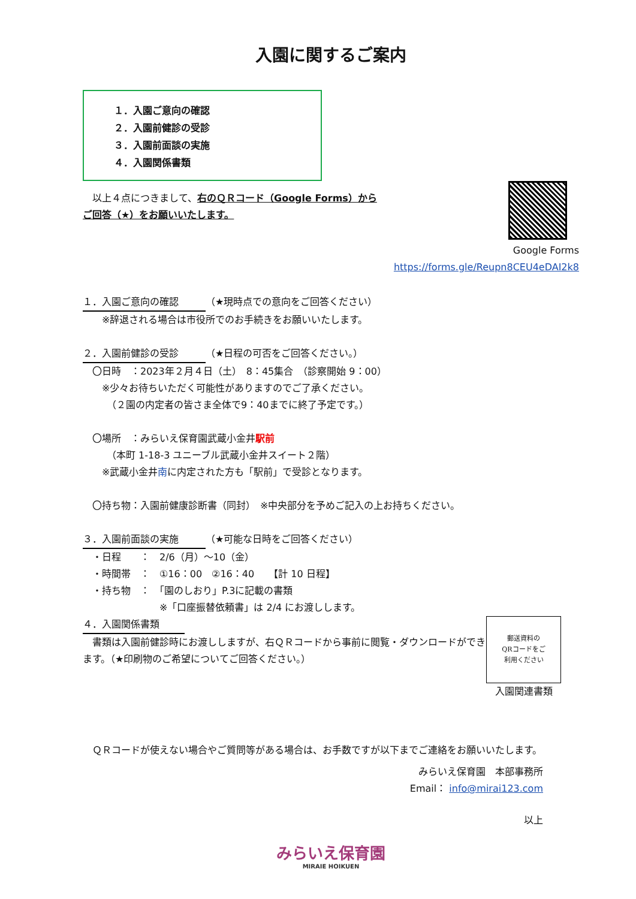入園に関するご案内
１．入園ご意向の確認
２．入園前健診の受診
３．入園前面談の実施
４．入園関係書類
Google Forms
https://forms.gle/Reupn8CEU4eDAI2k8
　以上４点につきまして、右のＱＲコード（Google Forms）からご回答（★）をお願いいたします。
１．入園ご意向の確認 （★現時点での意向をご回答ください）
　　※辞退される場合は市役所でのお手続きをお願いいたします。
２．入園前健診の受診 （★日程の可否をご回答ください。）
　〇日時　：2023年２月４日（土）　8：45集合　（診察開始 9：00）
　　※少々お待ちいただく可能性がありますのでご了承ください。
　　　（２園の内定者の皆さま全体で9：40までに終了予定です。）
　〇場所　：みらいえ保育園武蔵小金井駅前
　　　（本町 1-18-3 ユニーブル武蔵小金井スイート２階）
　　※武蔵小金井南に内定された方も「駅前」で受診となります。
　〇持ち物：入園前健康診断書（同封）　※中央部分を予めご記入の上お持ちください。
３．入園前面談の実施 （★可能な日時をご回答ください）
　・日程　　：　2/6（月）～10（金）
　・時間帯　：　①16：00　②16：40　　【計 10 日程】
　・持ち物　：　「園のしおり」P.3に記載の書類
　　　　　　　　※「口座振替依頼書」は 2/4 にお渡しします。
郵送資料の
QRコードをご
利用ください
入園関連書類
４．入園関係書類
　書類は入園前健診時にお渡ししますが、右ＱＲコードから事前に閲覧・ダウンロードができます。（★印刷物のご希望についてご回答ください。）
　ＱＲコードが使えない場合やご質問等がある場合は、お手数ですが以下までご連絡をお願いいたします。
みらいえ保育園　本部事務所
Email： info@mirai123.com
以上
みらいえ保育園
MIRAIE HOIKUEN